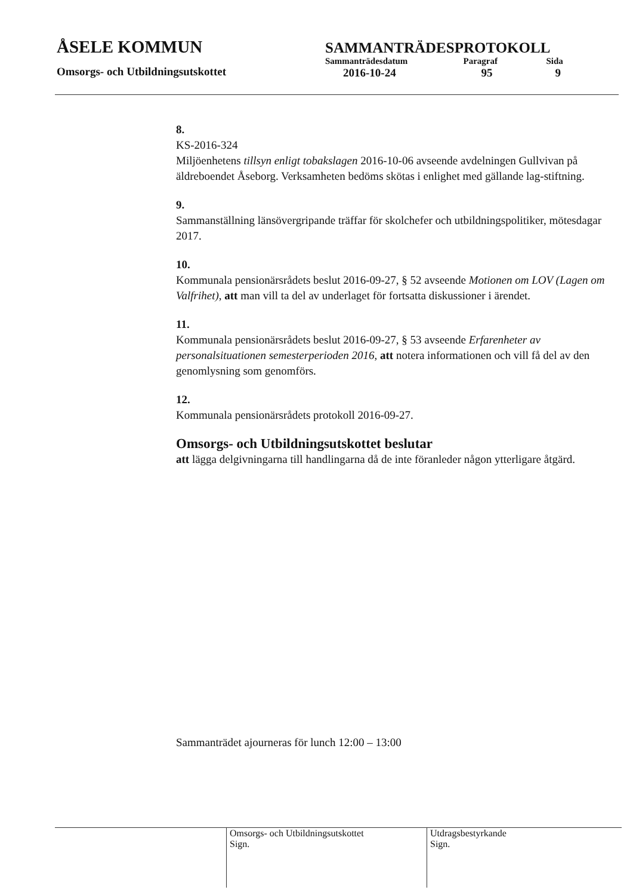ÅSELE KOMMUN
Omsorgs- och Utbildningsutskottet
SAMMANTRÄDESPROTOKOLL
| Sammanträdesdatum | Paragraf | Sida |
| 2016-10-24 | 95 | 9 |
8.
KS-2016-324
Miljöenhetens tillsyn enligt tobakslagen 2016-10-06 avseende avdelningen Gullvivan på äldreboendet Åseborg. Verksamheten bedöms skötas i enlighet med gällande lag-stiftning.
9.
Sammanställning länsövergripande träffar för skolchefer och utbildningspolitiker, mötesdagar 2017.
10.
Kommunala pensionärsrådets beslut 2016-09-27, § 52 avseende Motionen om LOV (Lagen om Valfrihet), att man vill ta del av underlaget för fortsatta diskussioner i ärendet.
11.
Kommunala pensionärsrådets beslut 2016-09-27, § 53 avseende Erfarenheter av personalsituationen semesterperioden 2016, att notera informationen och vill få del av den genomlysning som genomförs.
12.
Kommunala pensionärsrådets protokoll 2016-09-27.
Omsorgs- och Utbildningsutskottet beslutar
att lägga delgivningarna till handlingarna då de inte föranleder någon ytterligare åtgärd.
Sammanträdet ajourneras för lunch 12:00 – 13:00
Omsorgs- och Utbildningsutskottet
Sign.
Utdragsbestyrkande
Sign.